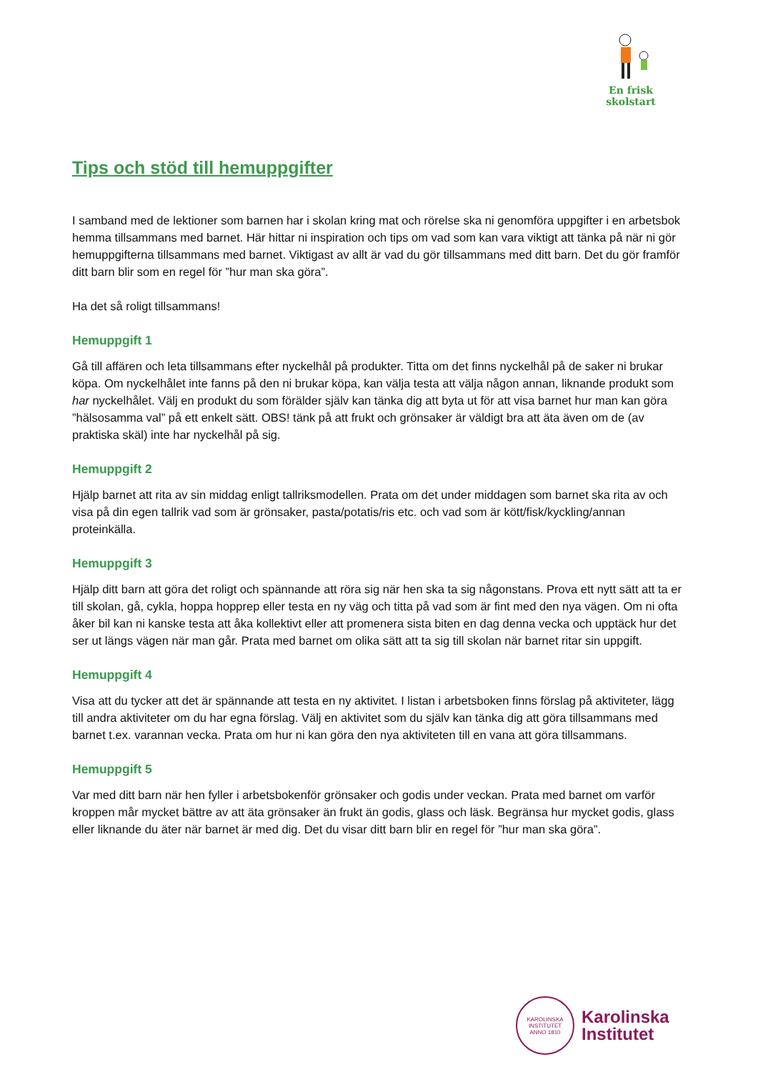En frisk
skolstart
Tips och stöd till hemuppgifter
I samband med de lektioner som barnen har i skolan kring mat och rörelse ska ni genomföra uppgifter i en arbetsbok hemma tillsammans med barnet. Här hittar ni inspiration och tips om vad som kan vara viktigt att tänka på när ni gör hemuppgifterna tillsammans med barnet. Viktigast av allt är vad du gör tillsammans med ditt barn. Det du gör framför ditt barn blir som en regel för ”hur man ska göra”.
Ha det så roligt tillsammans!
Hemuppgift 1
Gå till affären och leta tillsammans efter nyckelhål på produkter. Titta om det finns nyckelhål på de saker ni brukar köpa. Om nyckelhålet inte fanns på den ni brukar köpa, kan välja testa att välja någon annan, liknande produkt som har nyckelhålet. Välj en produkt du som förälder själv kan tänka dig att byta ut för att visa barnet hur man kan göra ”hälsosamma val” på ett enkelt sätt. OBS! tänk på att frukt och grönsaker är väldigt bra att äta även om de (av praktiska skäl) inte har nyckelhål på sig.
Hemuppgift 2
Hjälp barnet att rita av sin middag enligt tallriksmodellen. Prata om det under middagen som barnet ska rita av och visa på din egen tallrik vad som är grönsaker, pasta/potatis/ris etc. och vad som är kött/fisk/kyckling/annan proteinkälla.
Hemuppgift 3
Hjälp ditt barn att göra det roligt och spännande att röra sig när hen ska ta sig någonstans. Prova ett nytt sätt att ta er till skolan, gå, cykla, hoppa hopprep eller testa en ny väg och titta på vad som är fint med den nya vägen. Om ni ofta åker bil kan ni kanske testa att åka kollektivt eller att promenera sista biten en dag denna vecka och upptäck hur det ser ut längs vägen när man går. Prata med barnet om olika sätt att ta sig till skolan när barnet ritar sin uppgift.
Hemuppgift 4
Visa att du tycker att det är spännande att testa en ny aktivitet. I listan i arbetsboken finns förslag på aktiviteter, lägg till andra aktiviteter om du har egna förslag. Välj en aktivitet som du själv kan tänka dig att göra tillsammans med barnet t.ex. varannan vecka. Prata om hur ni kan göra den nya aktiviteten till en vana att göra tillsammans.
Hemuppgift 5
Var med ditt barn när hen fyller i arbetsbokenför grönsaker och godis under veckan. Prata med barnet om varför kroppen mår mycket bättre av att äta grönsaker än frukt än godis, glass och läsk. Begränsa hur mycket godis, glass eller liknande du äter när barnet är med dig. Det du visar ditt barn blir en regel för ”hur man ska göra”.
KAROLINSKA INSTITUTET
ANNO 1810
Karolinska
Institutet